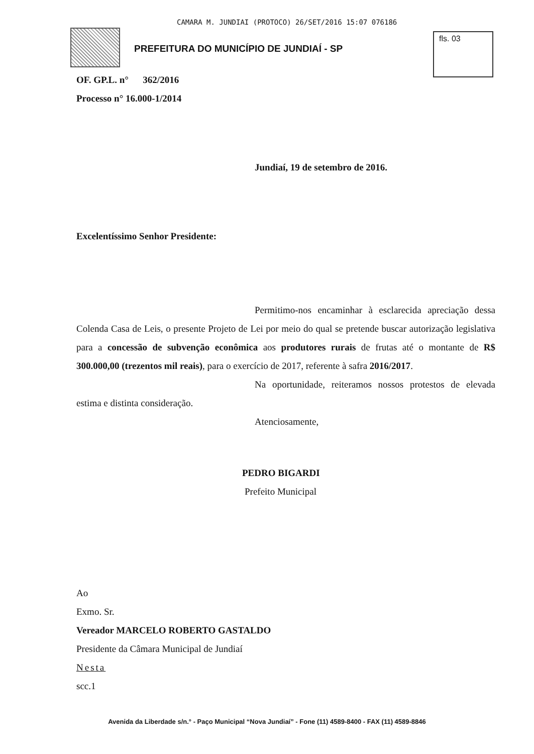CAMARA M. JUNDIAI (PROTOCO) 26/SET/2016 15:07 076186
PREFEITURA DO MUNICÍPIO DE JUNDIAÍ - SP
fls. 03
OF. GP.L. n° 362/2016
Processo n° 16.000-1/2014
Jundiaí, 19 de setembro de 2016.
Excelentíssimo Senhor Presidente:
Permitimo-nos encaminhar à esclarecida apreciação dessa Colenda Casa de Leis, o presente Projeto de Lei por meio do qual se pretende buscar autorização legislativa para a concessão de subvenção econômica aos produtores rurais de frutas até o montante de R$ 300.000,00 (trezentos mil reais), para o exercício de 2017, referente à safra 2016/2017.
Na oportunidade, reiteramos nossos protestos de elevada estima e distinta consideração.
Atenciosamente,
PEDRO BIGARDI
Prefeito Municipal
Ao
Exmo. Sr.
Vereador MARCELO ROBERTO GASTALDO
Presidente da Câmara Municipal de Jundiaí
Nesta
scc.1
Avenida da Liberdade s/n.° - Paço Municipal “Nova Jundiaí” - Fone (11) 4589-8400 - FAX (11) 4589-8846